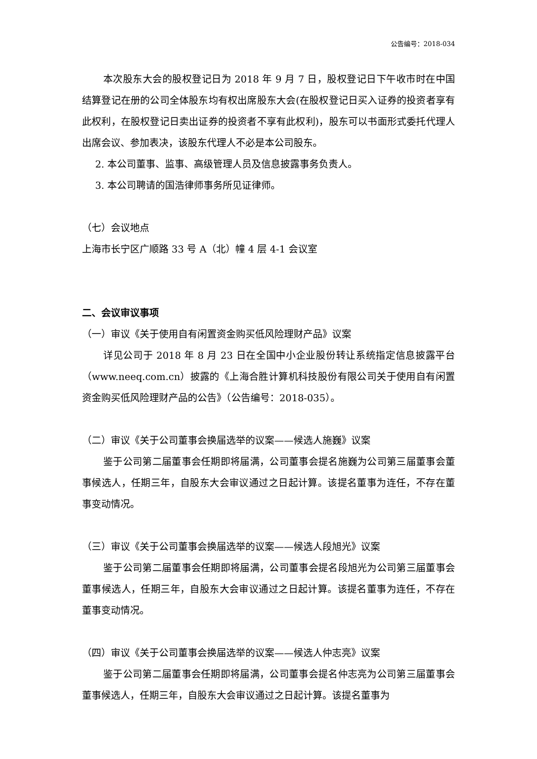公告编号：2018-034
本次股东大会的股权登记日为 2018 年 9 月 7 日，股权登记日下午收市时在中国结算登记在册的公司全体股东均有权出席股东大会(在股权登记日买入证券的投资者享有此权利，在股权登记日卖出证券的投资者不享有此权利)，股东可以书面形式委托代理人出席会议、参加表决，该股东代理人不必是本公司股东。
2. 本公司董事、监事、高级管理人员及信息披露事务负责人。
3. 本公司聘请的国浩律师事务所见证律师。
（七）会议地点
上海市长宁区广顺路 33 号 A（北）幢 4 层 4-1 会议室
二、会议审议事项
（一）审议《关于使用自有闲置资金购买低风险理财产品》议案
详见公司于 2018 年 8 月 23 日在全国中小企业股份转让系统指定信息披露平台（www.neeq.com.cn）披露的《上海合胜计算机科技股份有限公司关于使用自有闲置资金购买低风险理财产品的公告》（公告编号：2018-035）。
（二）审议《关于公司董事会换届选举的议案——候选人施巍》议案
鉴于公司第二届董事会任期即将届满，公司董事会提名施巍为公司第三届董事会董事候选人，任期三年，自股东大会审议通过之日起计算。该提名董事为连任，不存在董事变动情况。
（三）审议《关于公司董事会换届选举的议案——候选人段旭光》议案
鉴于公司第二届董事会任期即将届满，公司董事会提名段旭光为公司第三届董事会董事候选人，任期三年，自股东大会审议通过之日起计算。该提名董事为连任，不存在董事变动情况。
（四）审议《关于公司董事会换届选举的议案——候选人仲志亮》议案
鉴于公司第二届董事会任期即将届满，公司董事会提名仲志亮为公司第三届董事会董事候选人，任期三年，自股东大会审议通过之日起计算。该提名董事为